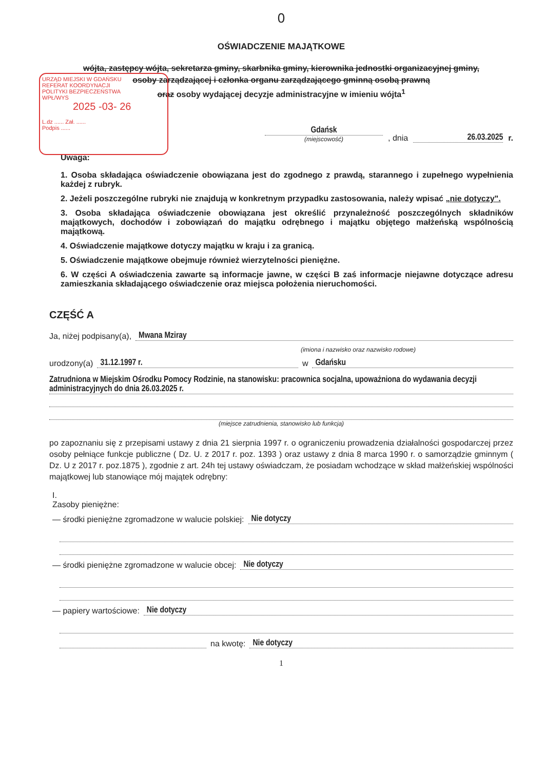0
OŚWIADCZENIE MAJĄTKOWE
wójta, zastępcy wójta, sekretarza gminy, skarbnika gminy, kierownika jednostki organizacyjnej gminy,
osoby zarządzającej i członka organu zarządzającego gminną osobą prawną
oraz osoby wydającej decyzje administracyjne w imieniu wójta<sup>1</sup>
URZĄD MIEJSKI W GDAŃSKU
REFERAT KOORDYNACJI
POLITYKI BEZPIECZEŃSTWA
WPŁ/WYS
2025 -03- 26
L.dz ...... Zał. ......
Podpis ......
Gdańsk
(miejscowość)
, dnia
26.03.2025
r.
Uwaga:
1. Osoba składająca oświadczenie obowiązana jest do zgodnego z prawdą, starannego i zupełnego wypełnienia każdej z rubryk.
2. Jeżeli poszczególne rubryki nie znajdują w konkretnym przypadku zastosowania, należy wpisać „nie dotyczy".
3. Osoba składająca oświadczenie obowiązana jest określić przynależność poszczególnych składników majątkowych, dochodów i zobowiązań do majątku odrębnego i majątku objętego małżeńską wspólnością majątkową.
4. Oświadczenie majątkowe dotyczy majątku w kraju i za granicą.
5. Oświadczenie majątkowe obejmuje również wierzytelności pieniężne.
6. W części A oświadczenia zawarte są informacje jawne, w części B zaś informacje niejawne dotyczące adresu zamieszkania składającego oświadczenie oraz miejsca położenia nieruchomości.
CZĘŚĆ A
Ja, niżej podpisany(a), Mwana Mziray
(imiona i nazwisko oraz nazwisko rodowe)
urodzony(a) 31.12.1997 r. w Gdańsku
Zatrudniona w Miejskim Ośrodku Pomocy Rodzinie, na stanowisku: pracownica socjalna, upoważniona do wydawania decyzji administracyjnych do dnia 26.03.2025 r.
(miejsce zatrudnienia, stanowisko lub funkcja)
po zapoznaniu się z przepisami ustawy z dnia 21 sierpnia 1997 r. o ograniczeniu prowadzenia działalności gospodarczej przez osoby pełniące funkcje publiczne ( Dz. U. z 2017 r. poz. 1393 ) oraz ustawy z dnia 8 marca 1990 r. o samorządzie gminnym ( Dz. U z 2017 r. poz.1875 ), zgodnie z art. 24h tej ustawy oświadczam, że posiadam wchodzące w skład małżeńskiej wspólności majątkowej lub stanowiące mój majątek odrębny:
I.
Zasoby pieniężne:
— środki pieniężne zgromadzone w walucie polskiej: Nie dotyczy
— środki pieniężne zgromadzone w walucie obcej: Nie dotyczy
— papiery wartościowe: Nie dotyczy
na kwotę: Nie dotyczy
1